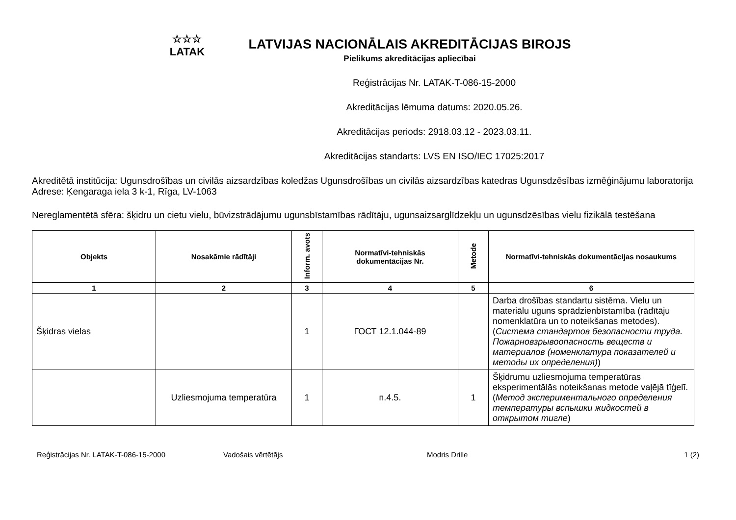☆☆☆
LATAK
LATVIJAS NACIONĀLAIS AKREDITĀCIJAS BIROJS
Pielikums akreditācijas apliecībai
Reģistrācijas Nr. LATAK-T-086-15-2000
Akreditācijas lēmuma datums: 2020.05.26.
Akreditācijas periods: 2918.03.12 - 2023.03.11.
Akreditācijas standarts: LVS EN ISO/IEC 17025:2017
Akreditētā institūcija: Ugunsdrošības un civilās aizsardzības koledžas Ugunsdrošības un civilās aizsardzības katedras Ugunsdzēsības izmēģinājumu laboratorija
Adrese: Ķengaraga iela 3 k-1, Rīga, LV-1063
Nereglamentētā sfēra: šķidru un cietu vielu, būvizstrādājumu ugunsbīstamības rādītāju, ugunsaizsarglīdzekļu un ugunsdzēsības vielu fizikālā testēšana
| Objekts | Nosakāmie rādītāji | Inform. avots | Normatīvi-tehniskās dokumentācijas Nr. | Metode | Normatīvi-tehniskās dokumentācijas nosaukums |
| --- | --- | --- | --- | --- | --- |
| 1 | 2 | 3 | 4 | 5 | 6 |
| Šķidras vielas | | 1 | ГОСТ 12.1.044-89 | | Darba drošības standartu sistēma. Vielu un materiālu uguns sprādzienbīstamība (rādītāju nomenklatūra un to noteikšanas metodes). ( Система стандартов безопасности труда. Пожарновзрывоопасность веществ и материалов (номенклатура показателей и методы их определения) ) |
| | Uzliesmojuma temperatūra | 1 | п.4.5. | 1 | Šķidrumu uzliesmojuma temperatūras eksperimentālās noteikšanas metode vaļējā tīģelī. ( Метод экспериментального определения температуры вспышки жидкостей в открытом тигле ) |
Reģistrācijas Nr. LATAK-T-086-15-2000 Vadošais vērtētājs Modris Drille 1 (2)